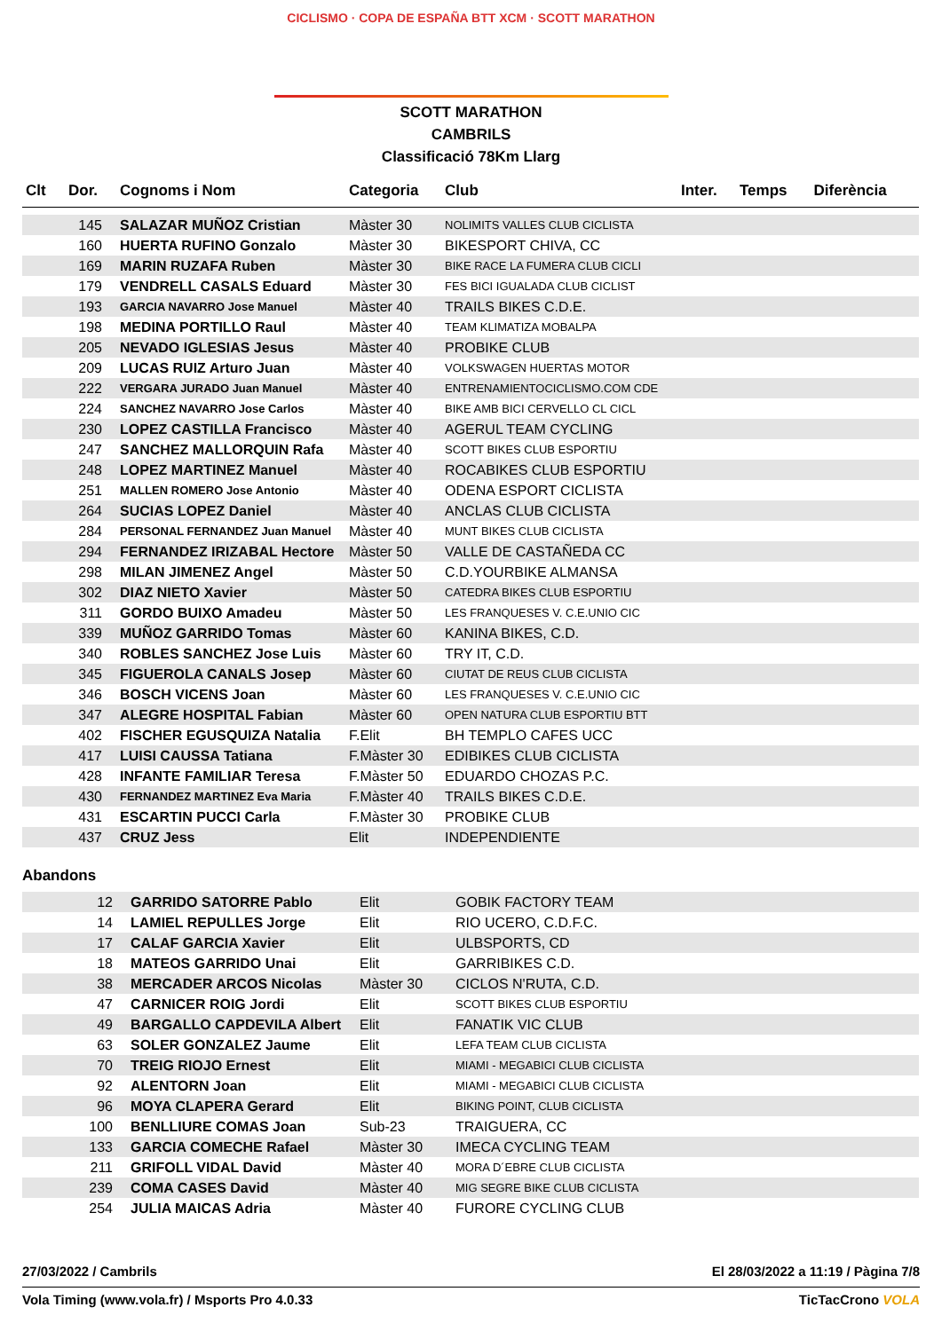CICLISMO · COPA DE ESPAÑA BTT XCM · SCOTT MARATHON
SCOTT MARATHON
CAMBRILS
Classificació 78Km Llarg
| Clt | Dor. | Cognoms i Nom | Categoria | Club | Inter. | Temps | Diferència |
| --- | --- | --- | --- | --- | --- | --- | --- |
| | 145 | SALAZAR MUÑOZ Cristian | Màster 30 | NOLIMITS VALLES CLUB CICLISTA | | | |
| | 160 | HUERTA RUFINO Gonzalo | Màster 30 | BIKESPORT CHIVA, CC | | | |
| | 169 | MARIN RUZAFA Ruben | Màster 30 | BIKE RACE LA FUMERA CLUB CICLI | | | |
| | 179 | VENDRELL CASALS Eduard | Màster 30 | FES BICI IGUALADA CLUB CICLIST | | | |
| | 193 | GARCIA NAVARRO Jose Manuel | Màster 40 | TRAILS BIKES C.D.E. | | | |
| | 198 | MEDINA PORTILLO Raul | Màster 40 | TEAM KLIMATIZA MOBALPA | | | |
| | 205 | NEVADO IGLESIAS Jesus | Màster 40 | PROBIKE CLUB | | | |
| | 209 | LUCAS RUIZ Arturo Juan | Màster 40 | VOLKSWAGEN HUERTAS MOTOR | | | |
| | 222 | VERGARA JURADO Juan Manuel | Màster 40 | ENTRENAMIENTOCICLISMO.COM CDE | | | |
| | 224 | SANCHEZ NAVARRO Jose Carlos | Màster 40 | BIKE AMB BICI CERVELLO CL CICL | | | |
| | 230 | LOPEZ CASTILLA Francisco | Màster 40 | AGERUL TEAM CYCLING | | | |
| | 247 | SANCHEZ MALLORQUIN Rafa | Màster 40 | SCOTT BIKES CLUB ESPORTIU | | | |
| | 248 | LOPEZ MARTINEZ Manuel | Màster 40 | ROCABIKES CLUB ESPORTIU | | | |
| | 251 | MALLEN ROMERO Jose Antonio | Màster 40 | ODENA ESPORT CICLISTA | | | |
| | 264 | SUCIAS LOPEZ Daniel | Màster 40 | ANCLAS CLUB CICLISTA | | | |
| | 284 | PERSONAL FERNANDEZ Juan Manuel | Màster 40 | MUNT BIKES CLUB CICLISTA | | | |
| | 294 | FERNANDEZ IRIZABAL Hectore | Màster 50 | VALLE DE CASTAÑEDA CC | | | |
| | 298 | MILAN JIMENEZ Angel | Màster 50 | C.D.YOURBIKE ALMANSA | | | |
| | 302 | DIAZ NIETO Xavier | Màster 50 | CATEDRA BIKES CLUB ESPORTIU | | | |
| | 311 | GORDO BUIXO Amadeu | Màster 50 | LES FRANQUESES V. C.E.UNIO CIC | | | |
| | 339 | MUÑOZ GARRIDO Tomas | Màster 60 | KANINA BIKES, C.D. | | | |
| | 340 | ROBLES SANCHEZ Jose Luis | Màster 60 | TRY IT, C.D. | | | |
| | 345 | FIGUEROLA CANALS Josep | Màster 60 | CIUTAT DE REUS CLUB CICLISTA | | | |
| | 346 | BOSCH VICENS Joan | Màster 60 | LES FRANQUESES V. C.E.UNIO CIC | | | |
| | 347 | ALEGRE HOSPITAL Fabian | Màster 60 | OPEN NATURA CLUB ESPORTIU BTT | | | |
| | 402 | FISCHER EGUSQUIZA Natalia | F.Elit | BH TEMPLO CAFES UCC | | | |
| | 417 | LUISI CAUSSA Tatiana | F.Màster 30 | EDIBIKES CLUB CICLISTA | | | |
| | 428 | INFANTE FAMILIAR Teresa | F.Màster 50 | EDUARDO CHOZAS P.C. | | | |
| | 430 | FERNANDEZ MARTINEZ Eva Maria | F.Màster 40 | TRAILS BIKES C.D.E. | | | |
| | 431 | ESCARTIN PUCCI Carla | F.Màster 30 | PROBIKE CLUB | | | |
| | 437 | CRUZ Jess | Elit | INDEPENDIENTE | | | |
Abandons
| | 12 | GARRIDO SATORRE Pablo | Elit | GOBIK FACTORY TEAM |
| | 14 | LAMIEL REPULLES Jorge | Elit | RIO UCERO, C.D.F.C. |
| | 17 | CALAF GARCIA Xavier | Elit | ULBSPORTS, CD |
| | 18 | MATEOS GARRIDO Unai | Elit | GARRIBIKES C.D. |
| | 38 | MERCADER ARCOS Nicolas | Màster 30 | CICLOS N'RUTA, C.D. |
| | 47 | CARNICER ROIG Jordi | Elit | SCOTT BIKES CLUB ESPORTIU |
| | 49 | BARGALLO CAPDEVILA Albert | Elit | FANATIK VIC CLUB |
| | 63 | SOLER GONZALEZ Jaume | Elit | LEFA TEAM CLUB CICLISTA |
| | 70 | TREIG RIOJO Ernest | Elit | MIAMI - MEGABICI CLUB CICLISTA |
| | 92 | ALENTORN Joan | Elit | MIAMI - MEGABICI CLUB CICLISTA |
| | 96 | MOYA CLAPERA Gerard | Elit | BIKING POINT, CLUB CICLISTA |
| | 100 | BENLLIURE COMAS Joan | Sub-23 | TRAIGUERA, CC |
| | 133 | GARCIA COMECHE Rafael | Màster 30 | IMECA CYCLING TEAM |
| | 211 | GRIFOLL VIDAL David | Màster 40 | MORA D´EBRE CLUB CICLISTA |
| | 239 | COMA CASES David | Màster 40 | MIG SEGRE BIKE CLUB CICLISTA |
| | 254 | JULIA MAICAS Adria | Màster 40 | FURORE CYCLING CLUB |
27/03/2022 / Cambrils El 28/03/2022 a 11:19 / Pàgina 7/8
Vola Timing (www.vola.fr) / Msports Pro 4.0.33 TicTacCrono VOLA